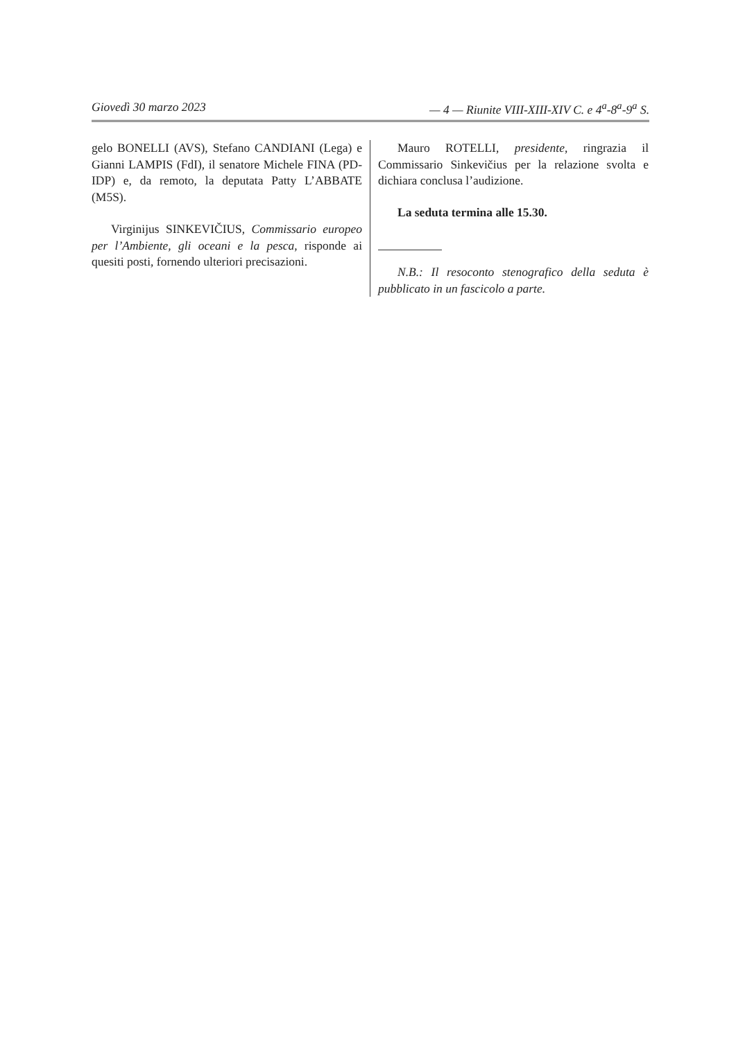Giovedì 30 marzo 2023 — 4 — Riunite VIII-XIII-XIV C. e 4<sup>a</sup>-8<sup>a</sup>-9<sup>a</sup> S.
gelo BONELLI (AVS), Stefano CANDIANI (Lega) e Gianni LAMPIS (FdI), il senatore Michele FINA (PD-IDP) e, da remoto, la deputata Patty L’ABBATE (M5S).
Virginijus SINKEVIČIUS, Commissario europeo per l’Ambiente, gli oceani e la pesca, risponde ai quesiti posti, fornendo ulteriori precisazioni.
Mauro ROTELLI, presidente, ringrazia il Commissario Sinkevičius per la relazione svolta e dichiara conclusa l’audizione.
La seduta termina alle 15.30.
N.B.: Il resoconto stenografico della seduta è pubblicato in un fascicolo a parte.